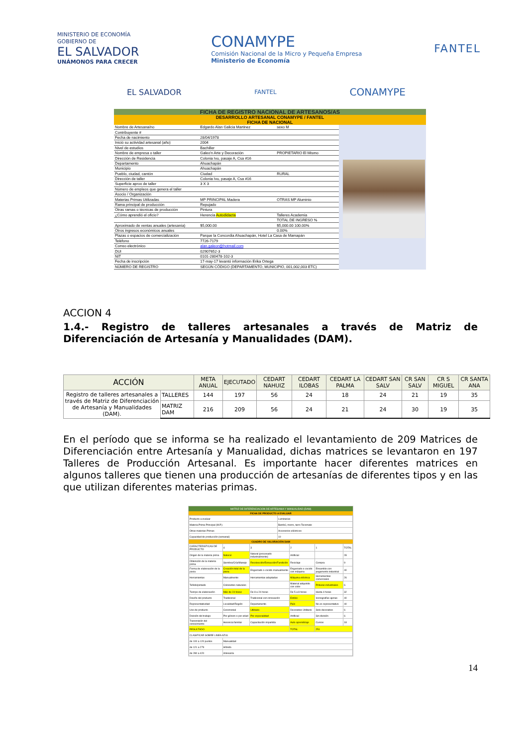MINISTERIO DE ECONOMÍA
GOBIERNO DE
EL SALVADOR
UNÁMONOS PARA CRECER
CONAMYPE
Comisión Nacional de la Micro y Pequeña Empresa
Ministerio de Economía
FANTEL
EL SALVADOR
FANTEL
CONAMYPE
FICHA DE REGISTRO NACIONAL DE ARTESANOS/AS
DESARROLLO ARTESANAL CONAMYPE / FANTEL
FICHA DE NACIONAL
| Nombre de Artesana/no | Edgardo Alan Galicia Martinez | sexo M |
| Contribuyente # | | |
| Fecha de nacimiento | 28/04/1978 | |
| Inició su actividad artesanal (año) | 2004 | |
| Nivel de estudios | Bachiller | |
| Nombre de empresa o taller | Galeo'n Arte y Decoración | PROPIETARIO El Mismo |
| Dirección de Residencia | Colonia Ivu, pasaje A, Csa #16 | |
| Departamento | Ahuachapán | |
| Municipio | Ahuachapán | |
| Pueblo, ciudad, cantón | Ciudad | RURAL |
| Dirección de taller | Colonia Ivu, pasaje A, Csa #16 | |
| Superficie aprox de taller | 3 X 3 | |
| Número de empleos que genera el taller | | |
| Asocio / Organización | | |
| Materias Primas Utilizadas | MP PRINCIPAL Madera | OTRAS MP Aluminio |
| Rama principal de producción | Repujado | |
| Otras ramas o técnicas de producción | Pintura | |
| ¿Cómo aprendió el oficio? | Herencia Autodidacta | Talleres Academia |
| | | TOTAL DE INGRESO % |
| Aproximado de ventas anuales (artesanía) | $5,000.00 | $5,000.00 100.00% |
| Otros ingresos económicos anuales | | 0.00% |
| Plazas o espacios de comercialización | Parque la Concordia Ahuachapán, Hotel La Casa de Mamapán | |
| Teléfono | 7726-7179 | |
| Correo electrónico | alan.galeon@hotmail.com | |
| DUI | 02907652-3 | |
| NIT | 0101-280478-102-3 | |
| Fecha de inscripción | 17-may-17 levantó información Erika Ortega | |
| NÚMERO DE REGISTRO | SEGÚN CÓDIGO (DEPARTAMENTO, MUNICIPIO, 001,002,003 ETC) | |
ACCION 4
1.4.- Registro de talleres artesanales a través de Matriz de Diferenciación de Artesanía y Manualidades (DAM).
| ACCIÓN | | META ANUAL | EJECUTADO | CEDART NAHUIZ | CEDART ILOBAS | CEDART LA PALMA | CEDART SAN SALV | CR SAN SALV | CR S MIGUEL | CR SANTA ANA |
| --- | --- | --- | --- | --- | --- | --- | --- | --- | --- | --- |
| Registro de talleres artesanales a través de Matriz de Diferenciación de Artesanía y Manualidades (DAM). | TALLERES | 144 | 197 | 56 | 24 | 18 | 24 | 21 | 19 | 35 |
| | MATRIZ DAM | 216 | 209 | 56 | 24 | 21 | 24 | 30 | 19 | 35 |
En el período que se informa se ha realizado el levantamiento de 209 Matrices de Diferenciación entre Artesanía y Manualidad, dichas matrices se levantaron en 197 Talleres de Producción Artesanal. Es importante hacer diferentes matrices en algunos talleres que tienen una producción de artesanías de diferentes tipos y en las que utilizan diferentes materias primas.
MATRIZ DE DIFERENCIACION DE ARTESANIA Y MANUALIDAD (DAM)
FICHA DE PRODUCTO A EVALUAR
| Producto a evaluar | Luminarias |
| Materia Prima Principal (M.P.) | Bambú, morro, tarro Tecomate |
| Otras materias Primas | Accesorios eléctricos |
| Capacidad de producción (semanal) | 10 |
CUADRO DE VALORACIÓN DAM
| CARACTERISTICAS DE PRODUCTO | 4 | 3 | 2 | 1 | TOTAL |
| Origen de la materia prima | Natural | Natural (procesado industrialmente) | Artificial | | 28 |
| Obtención de la materia prima | Siembra/Cría/Manejo | Recolección/Extracción/Fundición | Reciclaje | Compra | 9 |
| Forma de elaboración de la pieza | Creación total de la pieza | Engarzado o cocido manualmente | Engarzado o cocido con máquina | Ensamble con pegamento industrial | 40 |
| Herramientas | Manualmente | Herramientas adaptadas | Máquina eléctrica | Herramientas comerciales | 26 |
| Teñido/pintado | Colorantes naturales | | Material adquirido con color | Pinturas industriales | 6 |
| Tiempo de elaboración | Más de 24 horas | De 8 a 24 horas | De 5 a 8 horas | Hasta 4 horas | 32 |
| Diseño del producto | Tradicional | Tradicional con innovación | Estilos | Iconografías ajenas | 40 |
| Representatividad | Localidad/Región | Departamento | País | No es representativo | 40 |
| Uso de producto | Ceremonial | Utilitario | Decorativo Utilitario | Solo decorativo | 6 |
| División del trabajo | Por género o por edad | Por especialidad | Artificial | Sin división | 6 |
| Transmisión del conocimiento | Herencia familiar | Capacitación impartida | Auto aprendizaje | Cursos | 18 |
| RESULTADO | | | TOTAL | 251 | |
| CLASIFICAR SOBRE LINEA AZUL | | | | | |
| de 100 a 120 puntos | Manualidad | | | | |
| de 121 a 279 | Híbrido | | | | |
| de 280 a 420 | Artesanía | | | | |
14